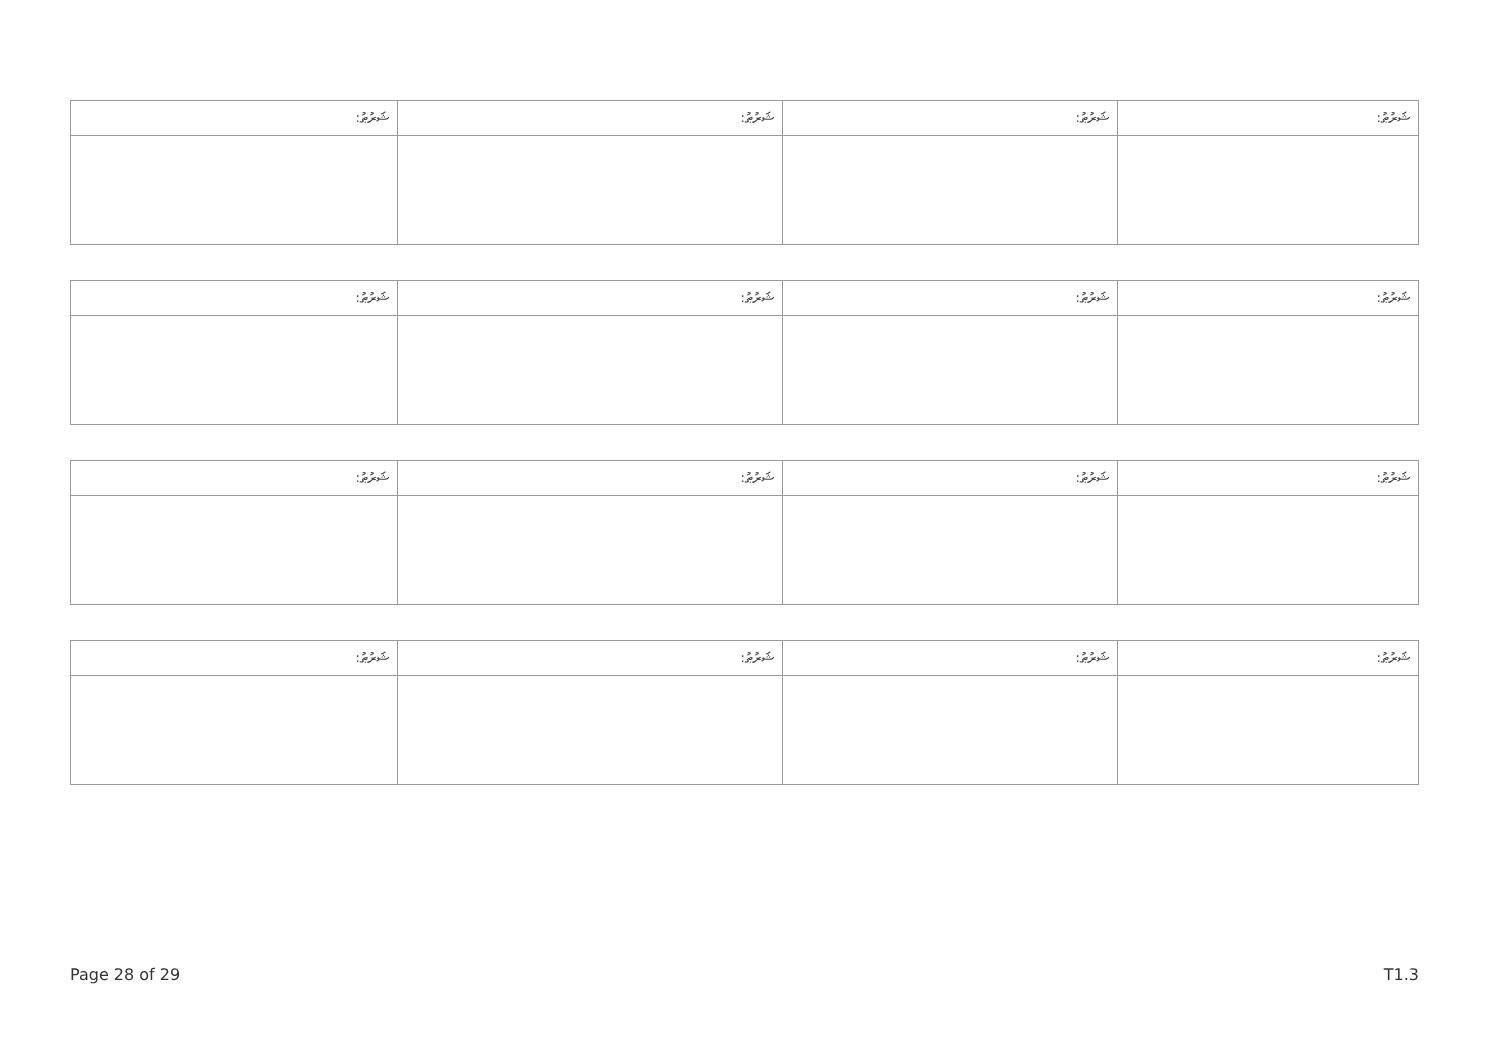| ޝަރުޠު: | ޝަރުޠު: | ޝަރުޠު: | ޝަރުޠު: |
| ޝަރުޠު: | ޝަރުޠު: | ޝަރުޠު: | ޝަރުޠު: |
| ޝަރުޠު: | ޝަރުޠު: | ޝަރުޠު: | ޝަރުޠު: |
| ޝަރުޠު: | ޝަރުޠު: | ޝަރުޠު: | ޝަރުޠު: |
Page 28 of 29 T1.3